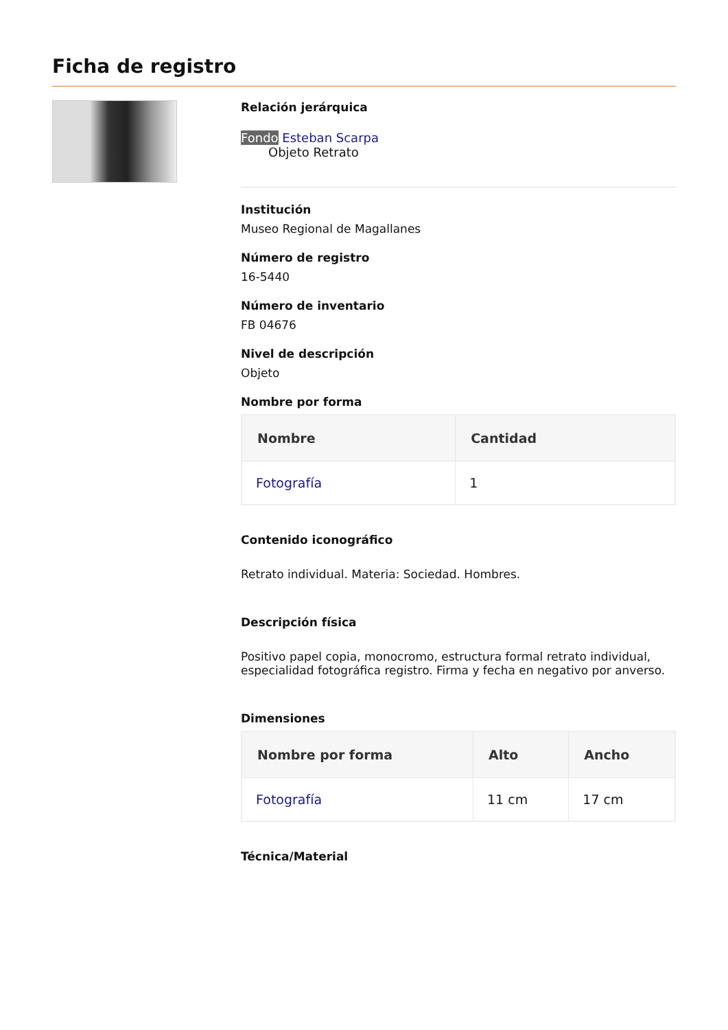Ficha de registro
Relación jerárquica
Fondo Esteban Scarpa
Objeto Retrato
Institución
Museo Regional de Magallanes
Número de registro
16-5440
Número de inventario
FB 04676
Nivel de descripción
Objeto
Nombre por forma
| Nombre | Cantidad |
| --- | --- |
| Fotografía | 1 |
Contenido iconográfico
Retrato individual. Materia: Sociedad. Hombres.
Descripción física
Positivo papel copia, monocromo, estructura formal retrato individual, especialidad fotográfica registro. Firma y fecha en negativo por anverso.
Dimensiones
| Nombre por forma | Alto | Ancho |
| --- | --- | --- |
| Fotografía | 11 cm | 17 cm |
Técnica/Material